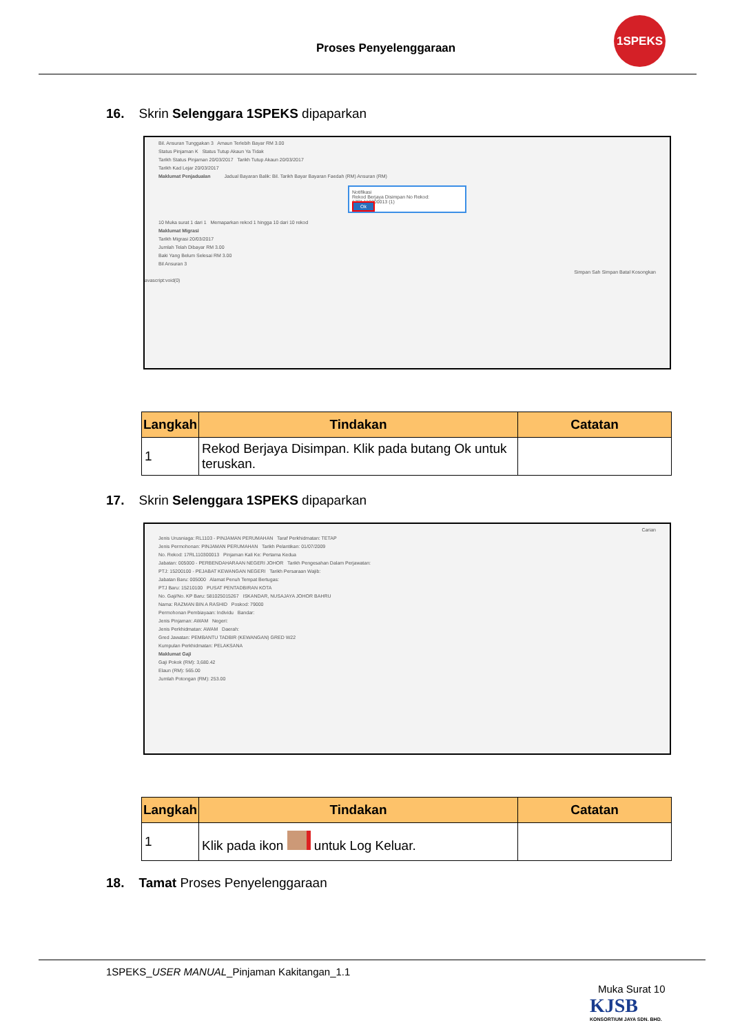Proses Penyelenggaraan
1SPEKS
16. Skrin Selenggara 1SPEKS dipaparkan
Bil. Ansuran Tunggakan 3 Amaun Terlebih Bayar RM 3.00
Status Pinjaman K Status Tutup Akaun Ya Tidak
Tarikh Status Pinjaman 20/03/2017 Tarikh Tutup Akaun 20/03/2017
Tarikh Kad Lejar 20/03/2017
Maklumat Penjadualan Jadual Bayaran Balik: Bil. Tarikh Bayar Bayaran Faedah (RM) Ansuran (RM)
Notifikasi
Rekod Berjaya Disimpan No Rekod: 17RL110300013 (1)
Ok
10 Muka surat 1 dari 1 Memaparkan rekod 1 hingga 10 dari 10 rekod
Maklumat Migrasi
Tarikh Migrasi 20/03/2017
Jumlah Telah Dibayar RM 3.00
Baki Yang Belum Selesai RM 3.00
Bil Ansuran 3
Simpan Sah Simpan Batal Kosongkan
avascript:void(0)
| Langkah | Tindakan | Catatan |
| --- | --- | --- |
| 1 | Rekod Berjaya Disimpan. Klik pada butang Ok untuk teruskan. | |
17. Skrin Selenggara 1SPEKS dipaparkan
Carian
Jenis Urusniaga: RL1103 - PINJAMAN PERUMAHAN Taraf Perkhidmatan: TETAP
Jenis Permohonan: PINJAMAN PERUMAHAN Tarikh Pelantikan: 01/07/2009
No. Rekod: 17RL110300013 Pinjaman Kali Ke: Pertama Kedua
Jabatan: 005000 - PERBENDAHARAAN NEGERI JOHOR Tarikh Pengesahan Dalam Perjawatan:
PTJ: 15200100 - PEJABAT KEWANGAN NEGERI Tarikh Persaraan Wajib:
Jabatan Baru: 005000 Alamat Penuh Tempat Bertugas:
PTJ Baru: 15210100 PUSAT PENTADBIRAN KOTA
No. Gaji/No. KP Baru: 581025015267 ISKANDAR, NUSAJAYA JOHOR BAHRU
Nama: RAZMAN BIN A RASHID Poskod: 79000
Permohonan Pembiayaan: Individu Bandar:
Jenis Pinjaman: AWAM Negeri:
Jenis Perkhidmatan: AWAM Daerah:
Gred Jawatan: PEMBANTU TADBIR (KEWANGAN) GRED W22
Kumpulan Perkhidmatan: PELAKSANA
Maklumat Gaji
Gaji Pokok (RM): 3,680.42
Elaun (RM): 565.00
Jumlah Potongan (RM): 253.00
| Langkah | Tindakan | Catatan |
| --- | --- | --- |
| 1 | Klik pada ikon untuk Log Keluar. | |
18. Tamat Proses Penyelenggaraan
1SPEKS_USER MANUAL_Pinjaman Kakitangan_1.1
Muka Surat 10
KJSB
KONSORTIUM JAYA SDN. BHD.